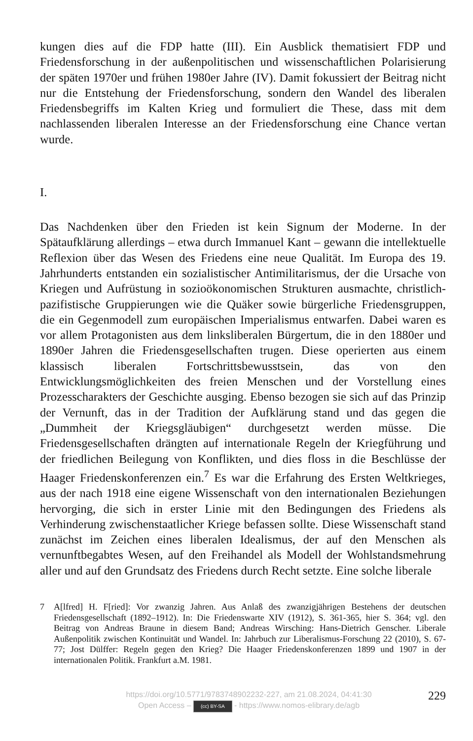kungen dies auf die FDP hatte (III). Ein Ausblick thematisiert FDP und Friedensforschung in der außenpolitischen und wissenschaftlichen Polarisierung der späten 1970er und frühen 1980er Jahre (IV). Damit fokussiert der Beitrag nicht nur die Entstehung der Friedensforschung, sondern den Wandel des liberalen Friedensbegriffs im Kalten Krieg und formuliert die These, dass mit dem nachlassenden liberalen Interesse an der Friedensforschung eine Chance vertan wurde.
I.
Das Nachdenken über den Frieden ist kein Signum der Moderne. In der Spätaufklärung allerdings – etwa durch Immanuel Kant – gewann die intellektuelle Reflexion über das Wesen des Friedens eine neue Qualität. Im Europa des 19. Jahrhunderts entstanden ein sozialistischer Antimilitarismus, der die Ursache von Kriegen und Aufrüstung in sozioökonomischen Strukturen ausmachte, christlich-pazifistische Gruppierungen wie die Quäker sowie bürgerliche Friedensgruppen, die ein Gegenmodell zum europäischen Imperialismus entwarfen. Dabei waren es vor allem Protagonisten aus dem linksliberalen Bürgertum, die in den 1880er und 1890er Jahren die Friedensgesellschaften trugen. Diese operierten aus einem klassisch liberalen Fortschrittsbewusstsein, das von den Entwicklungsmöglichkeiten des freien Menschen und der Vorstellung eines Prozesscharakters der Geschichte ausging. Ebenso bezogen sie sich auf das Prinzip der Vernunft, das in der Tradition der Aufklärung stand und das gegen die „Dummheit der Kriegsgläubigen“ durchgesetzt werden müsse. Die Friedensgesellschaften drängten auf internationale Regeln der Kriegführung und der friedlichen Beilegung von Konflikten, und dies floss in die Beschlüsse der Haager Friedenskonferenzen ein.<sup>7</sup> Es war die Erfahrung des Ersten Weltkrieges, aus der nach 1918 eine eigene Wissenschaft von den internationalen Beziehungen hervorging, die sich in erster Linie mit den Bedingungen des Friedens als Verhinderung zwischenstaatlicher Kriege befassen sollte. Diese Wissenschaft stand zunächst im Zeichen eines liberalen Idealismus, der auf den Menschen als vernunftbegabtes Wesen, auf den Freihandel als Modell der Wohlstandsmehrung aller und auf den Grundsatz des Friedens durch Recht setzte. Eine solche liberale
7 A[lfred] H. F[ried]: Vor zwanzig Jahren. Aus Anlaß des zwanzigjährigen Bestehens der deutschen Friedensgesellschaft (1892–1912). In: Die Friedenswarte XIV (1912), S. 361-365, hier S. 364; vgl. den Beitrag von Andreas Braune in diesem Band; Andreas Wirsching: Hans-Dietrich Genscher. Liberale Außenpolitik zwischen Kontinuität und Wandel. In: Jahrbuch zur Liberalismus-Forschung 22 (2010), S. 67-77; Jost Dülffer: Regeln gegen den Krieg? Die Haager Friedenskonferenzen 1899 und 1907 in der internationalen Politik. Frankfurt a.M. 1981.
https://doi.org/10.5771/9783748902232-227, am 21.08.2024, 04:41:30
Open Access – (cc) BY-SA - https://www.nomos-elibrary.de/agb
229